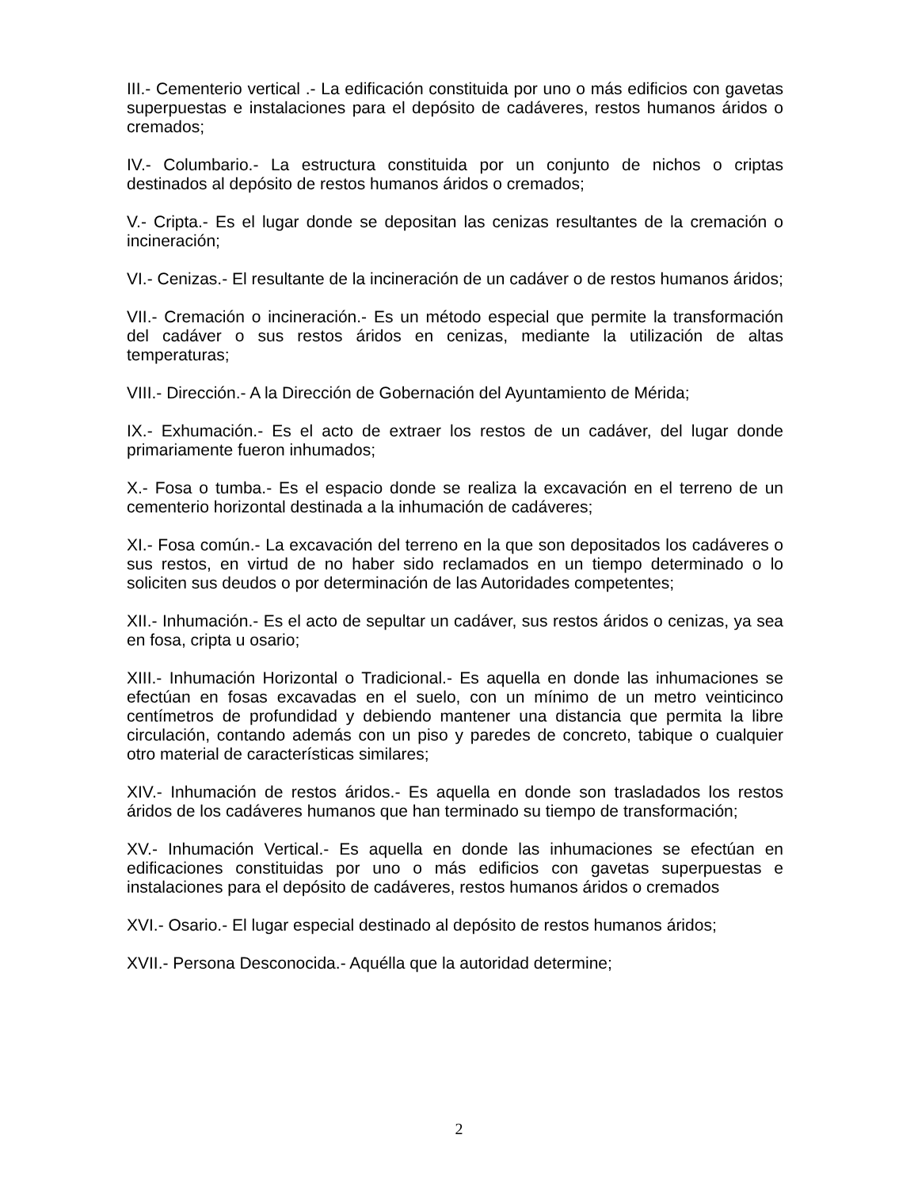III.- Cementerio vertical .- La edificación constituida por uno o más edificios con gavetas superpuestas e instalaciones para el depósito de cadáveres, restos humanos áridos o cremados;
IV.- Columbario.- La estructura constituida por un conjunto de nichos o criptas destinados al depósito de restos humanos áridos o cremados;
V.- Cripta.- Es el lugar donde se depositan las cenizas resultantes de la cremación o incineración;
VI.- Cenizas.- El resultante de la incineración de un cadáver o de restos humanos áridos;
VII.- Cremación o incineración.- Es un método especial que permite la transformación del cadáver o sus restos áridos en cenizas, mediante la utilización de altas temperaturas;
VIII.- Dirección.- A la Dirección de Gobernación del Ayuntamiento de Mérida;
IX.- Exhumación.- Es el acto de extraer los restos de un cadáver, del lugar donde primariamente fueron inhumados;
X.- Fosa o tumba.- Es el espacio donde se realiza la excavación en el terreno de un cementerio horizontal destinada a la inhumación de cadáveres;
XI.- Fosa común.- La excavación del terreno en la que son depositados los cadáveres o sus restos, en virtud de no haber sido reclamados en un tiempo determinado o lo soliciten sus deudos o por determinación de las Autoridades competentes;
XII.- Inhumación.- Es el acto de sepultar un cadáver, sus restos áridos o cenizas, ya sea en fosa, cripta u osario;
XIII.- Inhumación Horizontal o Tradicional.- Es aquella en donde las inhumaciones se efectúan en fosas excavadas en el suelo, con un mínimo de un metro veinticinco centímetros de profundidad y debiendo mantener una distancia que permita la libre circulación, contando además con un piso y paredes de concreto, tabique o cualquier otro material de características similares;
XIV.- Inhumación de restos áridos.- Es aquella en donde son trasladados los restos áridos de los cadáveres humanos que han terminado su tiempo de transformación;
XV.- Inhumación Vertical.- Es aquella en donde las inhumaciones se efectúan en edificaciones constituidas por uno o más edificios con gavetas superpuestas e instalaciones para el depósito de cadáveres, restos humanos áridos o cremados
XVI.- Osario.- El lugar especial destinado al depósito de restos humanos áridos;
XVII.- Persona Desconocida.- Aquélla que la autoridad determine;
2